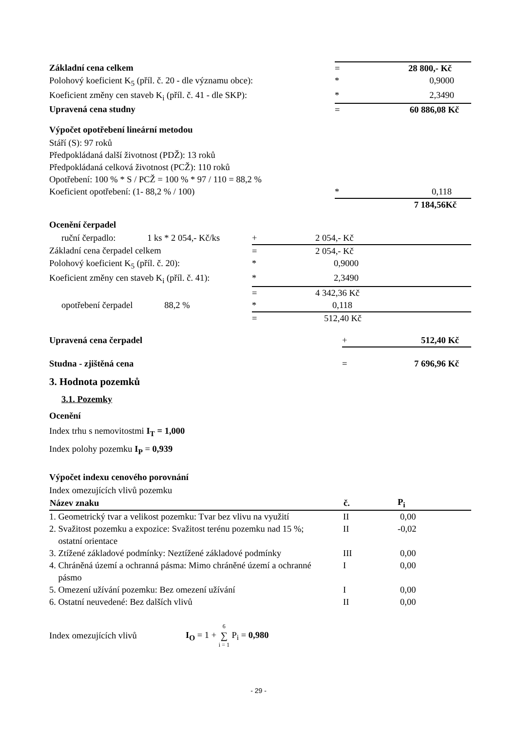| Základní cena celkem | = | 28 800,- Kč |
| Polohový koeficient K<sub>5</sub> (příl. č. 20 - dle významu obce): | * | 0,9000 |
| Koeficient změny cen staveb K<sub>i</sub> (příl. č. 41 - dle SKP): | * | 2,3490 |
| Upravená cena studny | = | 60 886,08 Kč |
Výpočet opotřebení lineární metodou
Stáří (S): 97 roků
Předpokládaná další životnost (PDŽ): 13 roků
Předpokládaná celková životnost (PCŽ): 110 roků
Opotřebení: 100 % * S / PCŽ = 100 % * 97 / 110 = 88,2 %
| Koeficient opotřebení: (1- 88,2 % / 100) | * | 0,118 |
| | | 7 184,56Kč |
Ocenění čerpadel
| ruční čerpadlo: 1 ks * 2 054,- Kč/ks | + | 2 054,- Kč |
| Základní cena čerpadel celkem | = | 2 054,- Kč |
| Polohový koeficient K<sub>5</sub> (příl. č. 20): | * | 0,9000 |
| Koeficient změny cen staveb K<sub>i</sub> (příl. č. 41): | * | 2,3490 |
| | = | 4 342,36 Kč |
| opotřebení čerpadel 88,2 % | * | 0,118 |
| | = | 512,40 Kč |
| Upravená cena čerpadel | + | 512,40 Kč |
| Studna - zjištěná cena | = | 7 696,96 Kč |
3. Hodnota pozemků
3.1. Pozemky
Ocenění
Index trhu s nemovitostmi I<sub>T</sub> = 1,000
Index polohy pozemku I<sub>P</sub> = 0,939
Výpočet indexu cenového porovnání
Index omezujících vlivů pozemku
| Název znaku | č. | P<sub>i</sub> |
| --- | --- | --- |
| 1. Geometrický tvar a velikost pozemku: Tvar bez vlivu na využití | II | 0,00 |
| 2. Svažitost pozemku a expozice: Svažitost terénu pozemku nad 15 %; ostatní orientace | II | -0,02 |
| 3. Ztížené základové podmínky: Neztížené základové podmínky | III | 0,00 |
| 4. Chráněná území a ochranná pásma: Mimo chráněné území a ochranné pásmo | I | 0,00 |
| 5. Omezení užívání pozemku: Bez omezení užívání | I | 0,00 |
| 6. Ostatní neuvedené: Bez dalších vlivů | II | 0,00 |
Index omezujících vlivů I<sub>O</sub> = 1 + 6 ∑ i = 1 P<sub>i</sub> = 0,980
- 29 -